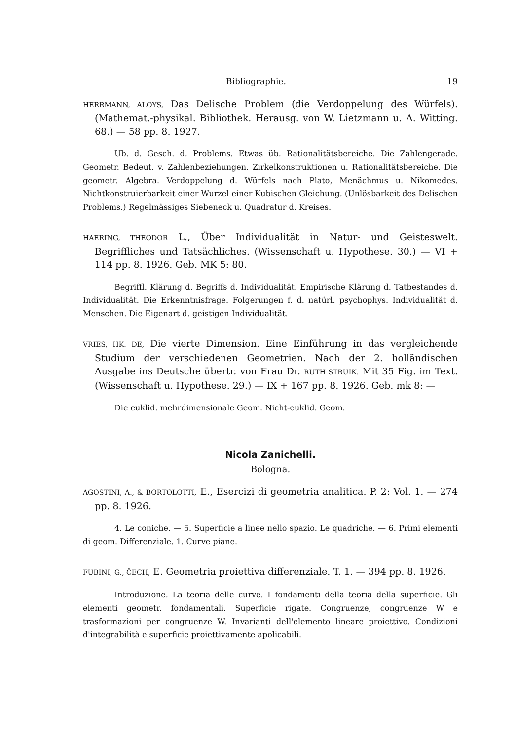Bibliographie. 19
HERRMANN, ALOYS, Das Delische Problem (die Verdoppelung des Würfels). (Mathemat.-physikal. Bibliothek. Herausg. von W. Lietzmann u. A. Witting. 68.) — 58 pp. 8. 1927.
Ub. d. Gesch. d. Problems. Etwas üb. Rationalitätsbereiche. Die Zahlengerade. Geometr. Bedeut. v. Zahlenbeziehungen. Zirkelkonstruktionen u. Rationalitätsbereiche. Die geometr. Algebra. Verdoppelung d. Würfels nach Plato, Menächmus u. Nikomedes. Nichtkonstruierbarkeit einer Wurzel einer Kubischen Gleichung. (Unlösbarkeit des Delischen Problems.) Regelmässiges Siebeneck u. Quadratur d. Kreises.
HAERING, THEODOR L., Über Individualität in Natur- und Geisteswelt. Begriffliches und Tatsächliches. (Wissenschaft u. Hypothese. 30.) — VI + 114 pp. 8. 1926. Geb. MK 5: 80.
Begriffl. Klärung d. Begriffs d. Individualität. Empirische Klärung d. Tatbestandes d. Individualität. Die Erkenntnisfrage. Folgerungen f. d. natürl. psychophys. Individualität d. Menschen. Die Eigenart d. geistigen Individualität.
VRIES, HK. DE, Die vierte Dimension. Eine Einführung in das vergleichende Studium der verschiedenen Geometrien. Nach der 2. holländischen Ausgabe ins Deutsche übertr. von Frau Dr. RUTH STRUIK. Mit 35 Fig. im Text. (Wissenschaft u. Hypothese. 29.) — IX + 167 pp. 8. 1926. Geb. mk 8: —
Die euklid. mehrdimensionale Geom. Nicht-euklid. Geom.
Nicola Zanichelli.
Bologna.
AGOSTINI, A., & BORTOLOTTI, E., Esercizi di geometria analitica. P. 2: Vol. 1. — 274 pp. 8. 1926.
4. Le coniche. — 5. Superficie a linee nello spazio. Le quadriche. — 6. Primi elementi di geom. Differenziale. 1. Curve piane.
FUBINI, G., ČECH, E. Geometria proiettiva differenziale. T. 1. — 394 pp. 8. 1926.
Introduzione. La teoria delle curve. I fondamenti della teoria della superficie. Gli elementi geometr. fondamentali. Superficie rigate. Congruenze, congruenze W e trasformazioni per congruenze W. Invarianti dell'elemento lineare proiettivo. Condizioni d'integrabilità e superficie proiettivamente apolicabili.